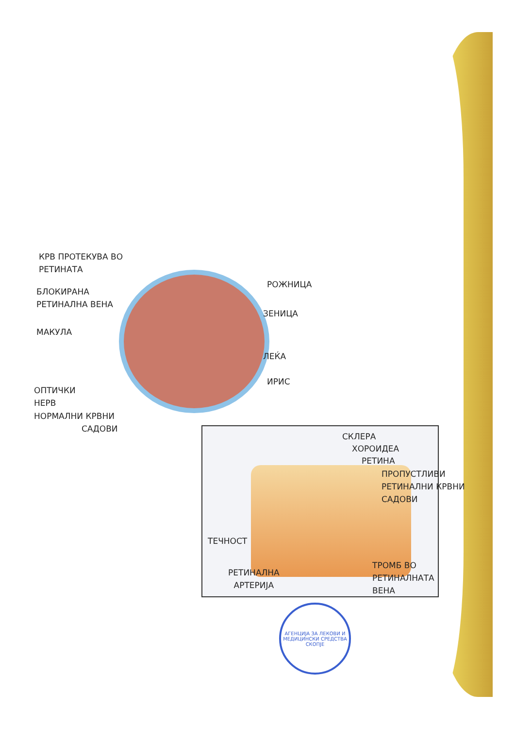КРВ ПРОТЕКУВА ВО
РЕТИНАТА
БЛОКИРАНА
РЕТИНАЛНА ВЕНА
МАКУЛА
ОПТИЧКИ
НЕРВ
НОРМАЛНИ КРВНИ
САДОВИ
РОЖНИЦА
ЗЕНИЦА
ЛЕЌА
ИРИС
СКЛЕРА
ХОРОИДЕА
РЕТИНА
ПРОПУСТЛИВИ
РЕТИНАЛНИ КРВНИ
САДОВИ
ТЕЧНОСТ
РЕТИНАЛНА
АРТЕРИЈА
ТРОМБ ВО
РЕТИНАЛНАТА
ВЕНА
АГЕНЦИЈА ЗА ЛЕКОВИ И МЕДИЦИНСКИ СРЕДСТВА СКОПЈЕ